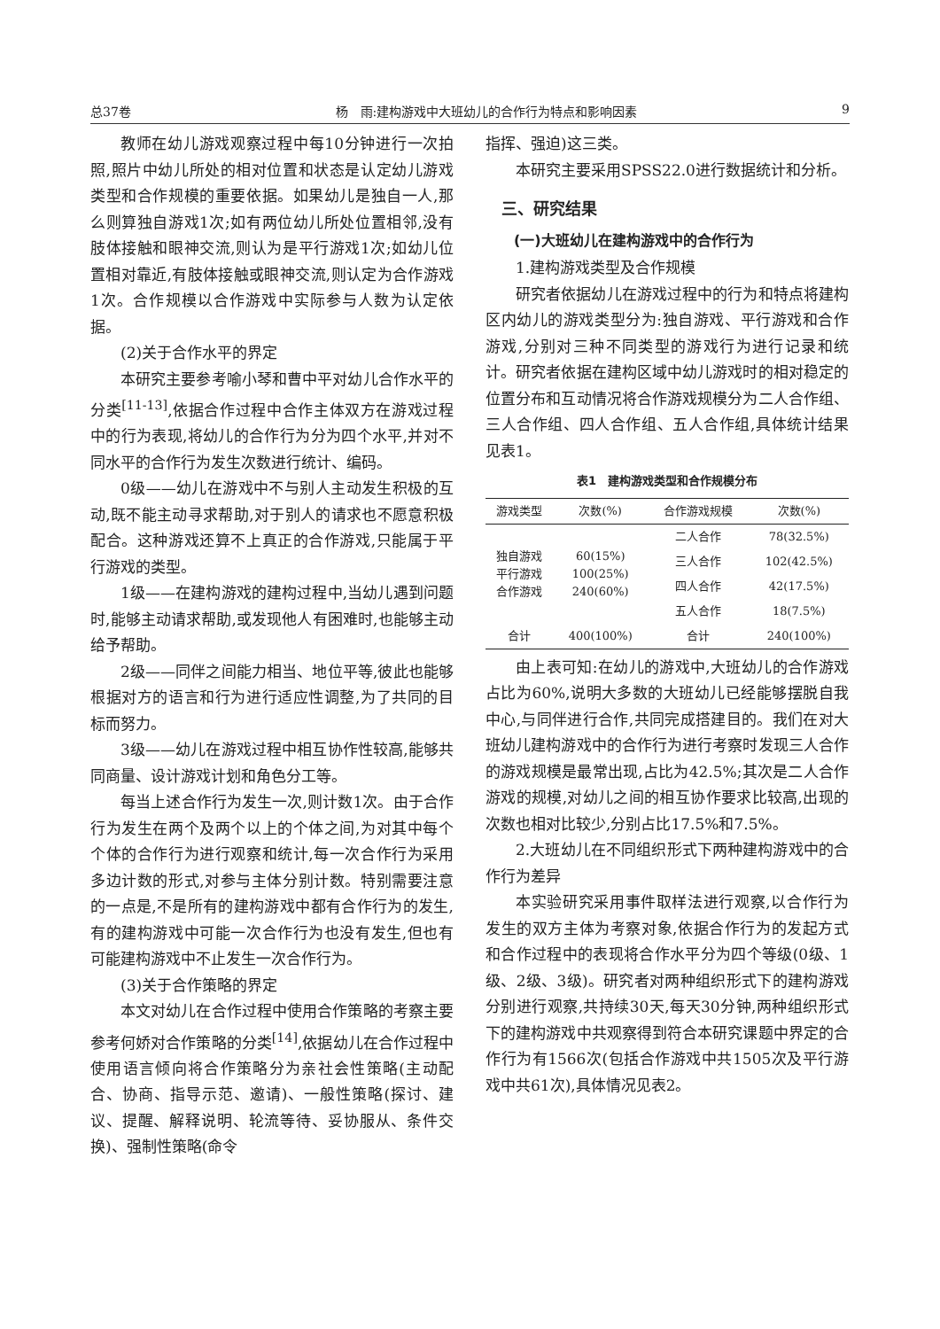总37卷 杨　雨:建构游戏中大班幼儿的合作行为特点和影响因素 9
教师在幼儿游戏观察过程中每10分钟进行一次拍照,照片中幼儿所处的相对位置和状态是认定幼儿游戏类型和合作规模的重要依据。如果幼儿是独自一人,那么则算独自游戏1次;如有两位幼儿所处位置相邻,没有肢体接触和眼神交流,则认为是平行游戏1次;如幼儿位置相对靠近,有肢体接触或眼神交流,则认定为合作游戏1次。合作规模以合作游戏中实际参与人数为认定依据。
(2)关于合作水平的界定
本研究主要参考喻小琴和曹中平对幼儿合作水平的分类<sup>[11-13]</sup>,依据合作过程中合作主体双方在游戏过程中的行为表现,将幼儿的合作行为分为四个水平,并对不同水平的合作行为发生次数进行统计、编码。
0级——幼儿在游戏中不与别人主动发生积极的互动,既不能主动寻求帮助,对于别人的请求也不愿意积极配合。这种游戏还算不上真正的合作游戏,只能属于平行游戏的类型。
1级——在建构游戏的建构过程中,当幼儿遇到问题时,能够主动请求帮助,或发现他人有困难时,也能够主动给予帮助。
2级——同伴之间能力相当、地位平等,彼此也能够根据对方的语言和行为进行适应性调整,为了共同的目标而努力。
3级——幼儿在游戏过程中相互协作性较高,能够共同商量、设计游戏计划和角色分工等。
每当上述合作行为发生一次,则计数1次。由于合作行为发生在两个及两个以上的个体之间,为对其中每个个体的合作行为进行观察和统计,每一次合作行为采用多边计数的形式,对参与主体分别计数。特别需要注意的一点是,不是所有的建构游戏中都有合作行为的发生,有的建构游戏中可能一次合作行为也没有发生,但也有可能建构游戏中不止发生一次合作行为。
(3)关于合作策略的界定
本文对幼儿在合作过程中使用合作策略的考察主要参考何娇对合作策略的分类<sup>[14]</sup>,依据幼儿在合作过程中使用语言倾向将合作策略分为亲社会性策略(主动配合、协商、指导示范、邀请)、一般性策略(探讨、建议、提醒、解释说明、轮流等待、妥协服从、条件交换)、强制性策略(命令
指挥、强迫)这三类。
本研究主要采用SPSS22.0进行数据统计和分析。
三、研究结果
(一)大班幼儿在建构游戏中的合作行为
1.建构游戏类型及合作规模
研究者依据幼儿在游戏过程中的行为和特点将建构区内幼儿的游戏类型分为:独自游戏、平行游戏和合作游戏,分别对三种不同类型的游戏行为进行记录和统计。研究者依据在建构区域中幼儿游戏时的相对稳定的位置分布和互动情况将合作游戏规模分为二人合作组、三人合作组、四人合作组、五人合作组,具体统计结果见表1。
表1　建构游戏类型和合作规模分布
| 游戏类型 | 次数(%) | 合作游戏规模 | 次数(%) |
| --- | --- | --- | --- |
| 独自游戏 平行游戏 合作游戏 | 60(15%) 100(25%) 240(60%) | 二人合作 | 78(32.5%) |
| | | 三人合作 | 102(42.5%) |
| | | 四人合作 | 42(17.5%) |
| | | 五人合作 | 18(7.5%) |
| 合计 | 400(100%) | 合计 | 240(100%) |
由上表可知:在幼儿的游戏中,大班幼儿的合作游戏占比为60%,说明大多数的大班幼儿已经能够摆脱自我中心,与同伴进行合作,共同完成搭建目的。我们在对大班幼儿建构游戏中的合作行为进行考察时发现三人合作的游戏规模是最常出现,占比为42.5%;其次是二人合作游戏的规模,对幼儿之间的相互协作要求比较高,出现的次数也相对比较少,分别占比17.5%和7.5%。
2.大班幼儿在不同组织形式下两种建构游戏中的合作行为差异
本实验研究采用事件取样法进行观察,以合作行为发生的双方主体为考察对象,依据合作行为的发起方式和合作过程中的表现将合作水平分为四个等级(0级、1级、2级、3级)。研究者对两种组织形式下的建构游戏分别进行观察,共持续30天,每天30分钟,两种组织形式下的建构游戏中共观察得到符合本研究课题中界定的合作行为有1566次(包括合作游戏中共1505次及平行游戏中共61次),具体情况见表2。